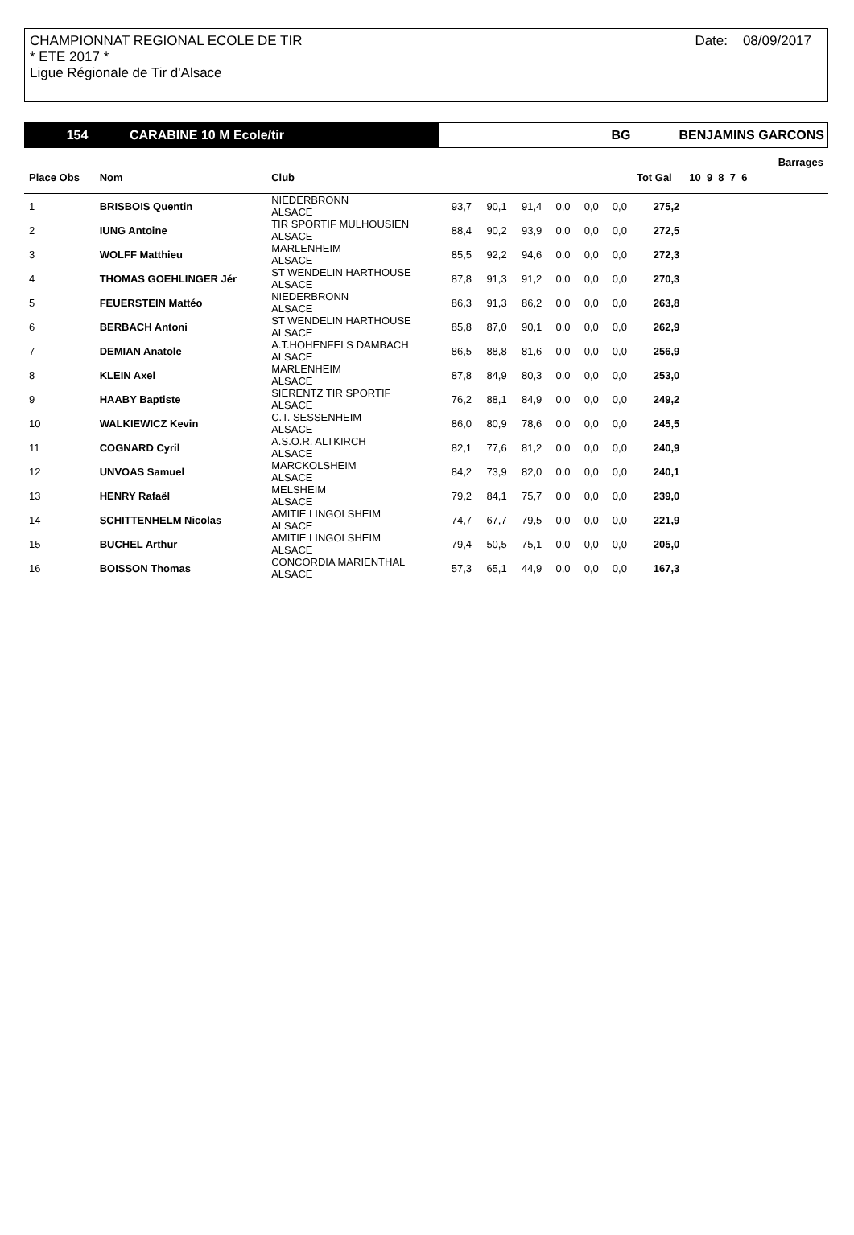CHAMPIONNAT REGIONAL ECOLE DE TIR
* ETE 2017 *
Ligue Régionale de Tir d'Alsace
Date: 08/09/2017
154 CARABINE 10 M Ecole/tir BG BENJAMINS GARCONS
| | | | | | | | | | | | Barrages | |
| --- | --- | --- | --- | --- | --- | --- | --- | --- | --- | --- | --- | --- |
| Place Obs | Nom | Club | | | | | | | Tot Gal | 10 9 8 7 6 | | |
| 1 | BRISBOIS Quentin | NIEDERBRONN ALSACE | 93,7 | 90,1 | 91,4 | 0,0 | 0,0 | 0,0 | 275,2 | | | |
| 2 | IUNG Antoine | TIR SPORTIF MULHOUSIEN ALSACE | 88,4 | 90,2 | 93,9 | 0,0 | 0,0 | 0,0 | 272,5 | | | |
| 3 | WOLFF Matthieu | MARLENHEIM ALSACE | 85,5 | 92,2 | 94,6 | 0,0 | 0,0 | 0,0 | 272,3 | | | |
| 4 | THOMAS GOEHLINGER Jér | ST WENDELIN HARTHOUSE ALSACE | 87,8 | 91,3 | 91,2 | 0,0 | 0,0 | 0,0 | 270,3 | | | |
| 5 | FEUERSTEIN Mattéo | NIEDERBRONN ALSACE | 86,3 | 91,3 | 86,2 | 0,0 | 0,0 | 0,0 | 263,8 | | | |
| 6 | BERBACH Antoni | ST WENDELIN HARTHOUSE ALSACE | 85,8 | 87,0 | 90,1 | 0,0 | 0,0 | 0,0 | 262,9 | | | |
| 7 | DEMIAN Anatole | A.T.HOHENFELS DAMBACH ALSACE | 86,5 | 88,8 | 81,6 | 0,0 | 0,0 | 0,0 | 256,9 | | | |
| 8 | KLEIN Axel | MARLENHEIM ALSACE | 87,8 | 84,9 | 80,3 | 0,0 | 0,0 | 0,0 | 253,0 | | | |
| 9 | HAABY Baptiste | SIERENTZ TIR SPORTIF ALSACE | 76,2 | 88,1 | 84,9 | 0,0 | 0,0 | 0,0 | 249,2 | | | |
| 10 | WALKIEWICZ Kevin | C.T. SESSENHEIM ALSACE | 86,0 | 80,9 | 78,6 | 0,0 | 0,0 | 0,0 | 245,5 | | | |
| 11 | COGNARD Cyril | A.S.O.R. ALTKIRCH ALSACE | 82,1 | 77,6 | 81,2 | 0,0 | 0,0 | 0,0 | 240,9 | | | |
| 12 | UNVOAS Samuel | MARCKOLSHEIM ALSACE | 84,2 | 73,9 | 82,0 | 0,0 | 0,0 | 0,0 | 240,1 | | | |
| 13 | HENRY Rafaël | MELSHEIM ALSACE | 79,2 | 84,1 | 75,7 | 0,0 | 0,0 | 0,0 | 239,0 | | | |
| 14 | SCHITTENHELM Nicolas | AMITIE LINGOLSHEIM ALSACE | 74,7 | 67,7 | 79,5 | 0,0 | 0,0 | 0,0 | 221,9 | | | |
| 15 | BUCHEL Arthur | AMITIE LINGOLSHEIM ALSACE | 79,4 | 50,5 | 75,1 | 0,0 | 0,0 | 0,0 | 205,0 | | | |
| 16 | BOISSON Thomas | CONCORDIA MARIENTHAL ALSACE | 57,3 | 65,1 | 44,9 | 0,0 | 0,0 | 0,0 | 167,3 | | | |